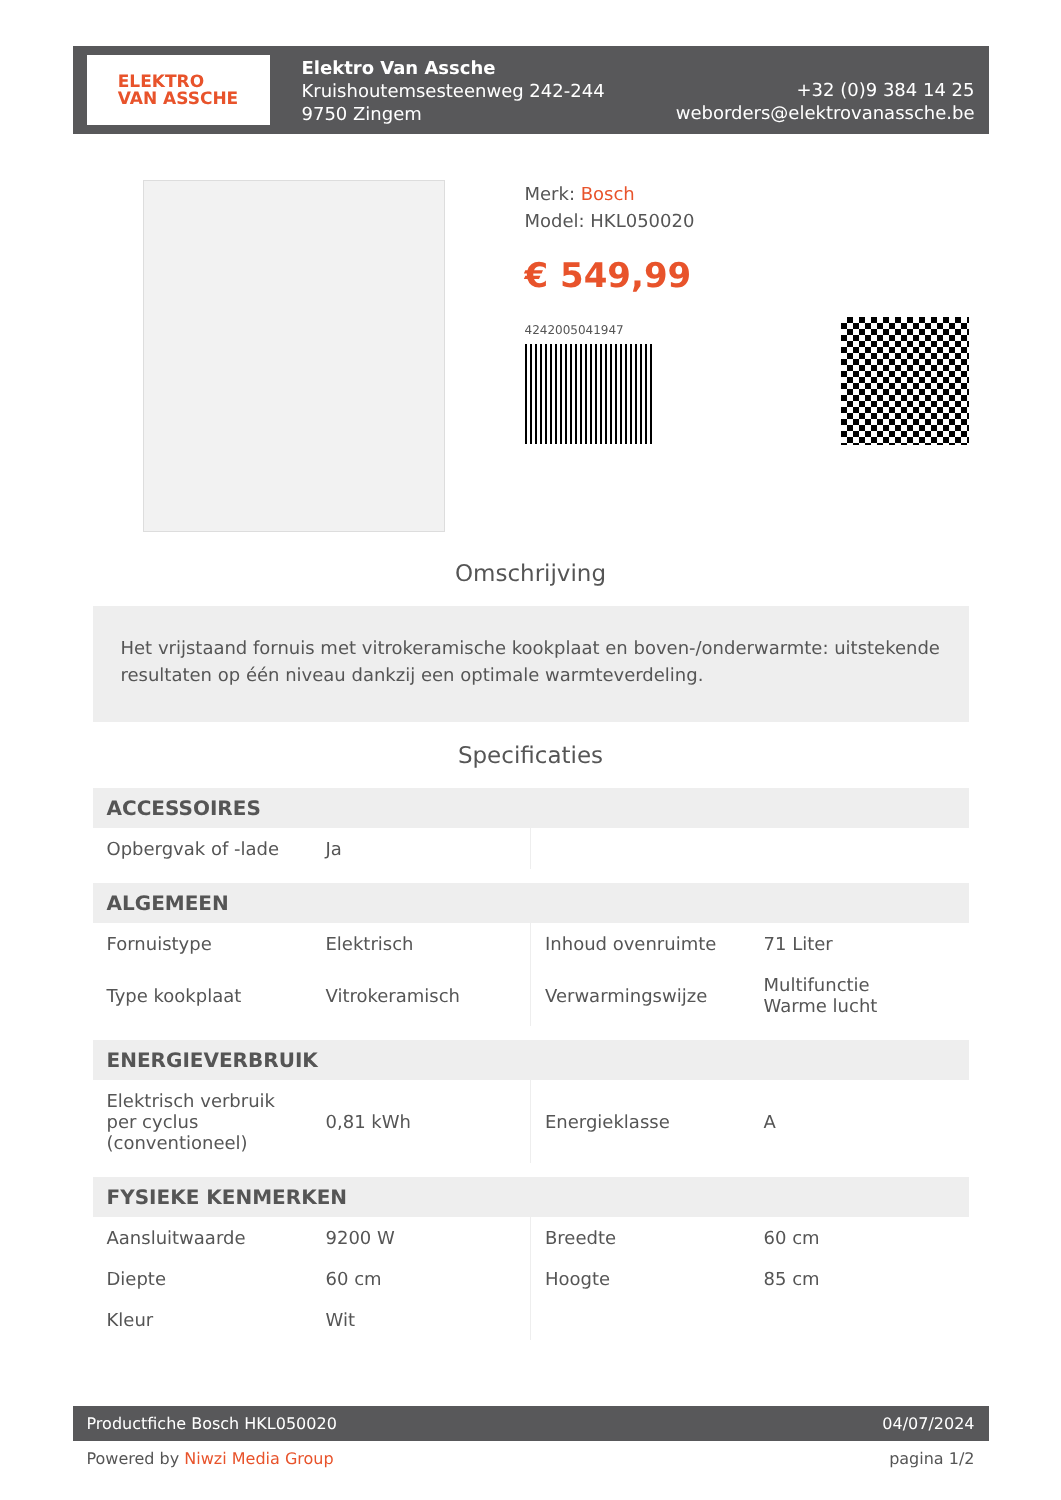ELEKTRO
VAN ASSCHE
Elektro Van Assche
Kruishoutemsesteenweg 242-244
9750 Zingem
+32 (0)9 384 14 25
weborders@elektrovanassche.be
Merk: Bosch
Model: HKL050020
€ 549,99
4242005041947
Omschrijving
Het vrijstaand fornuis met vitrokeramische kookplaat en boven-/onderwarmte: uitstekende resultaten op één niveau dankzij een optimale warmteverdeling.
Specificaties
| ACCESSOIRES | | | |
| --- | --- | --- | --- |
| Opbergvak of -lade | Ja | | |
| ALGEMEEN | | | |
| Fornuistype | Elektrisch | Inhoud ovenruimte | 71 Liter |
| Type kookplaat | Vitrokeramisch | Verwarmingswijze | Multifunctie Warme lucht |
| ENERGIEVERBRUIK | | | |
| Elektrisch verbruik per cyclus (conventioneel) | 0,81 kWh | Energieklasse | A |
| FYSIEKE KENMERKEN | | | |
| Aansluitwaarde | 9200 W | Breedte | 60 cm |
| Diepte | 60 cm | Hoogte | 85 cm |
| Kleur | Wit | | |
Productfiche Bosch HKL050020 04/07/2024
Powered by Niwzi Media Group pagina 1/2